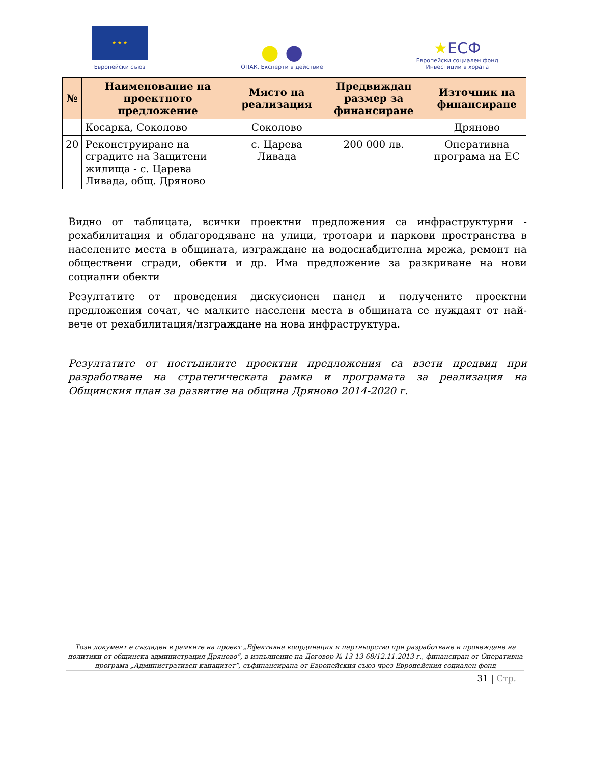★ ★ ★
Европейски съюз
● ●
ОПАК. Експерти в действие
★ЕСФ
Европейски социален фонд
Инвестиции в хората
| № | Наименование на проектното предложение | Място на реализация | Предвиждан размер за финансиране | Източник на финансиране |
| --- | --- | --- | --- | --- |
| | Косарка, Соколово | Соколово | | Дряново |
| 20 | Реконструиране на сградите на Защитени жилища - с. Царева Ливада, общ. Дряново | с. Царева Ливада | 200 000 лв. | Оперативна програма на ЕС |
Видно от таблицата, всички проектни предложения са инфраструктурни - рехабилитация и облагородяване на улици, тротоари и паркови пространства в населените места в общината, изграждане на водоснабдителна мрежа, ремонт на обществени сгради, обекти и др. Има предложение за разкриване на нови социални обекти
Резултатите от проведения дискусионен панел и получените проектни предложения сочат, че малките населени места в общината се нуждаят от най-вече от рехабилитация/изграждане на нова инфраструктура.
Резултатите от постъпилите проектни предложения са взети предвид при разработване на стратегическата рамка и програмата за реализация на Общинския план за развитие на община Дряново 2014-2020 г.
Този документ е създаден в рамките на проект „Ефективна координация и партньорство при разработване и провеждане на политики от общинска администрация Дряново”, в изпълнение на Договор № 13-13-68/12.11.2013 г., финансиран от Оперативна програма „Административен капацитет”, съфинансирана от Европейския съюз чрез Европейския социален фонд
31 | Стр.